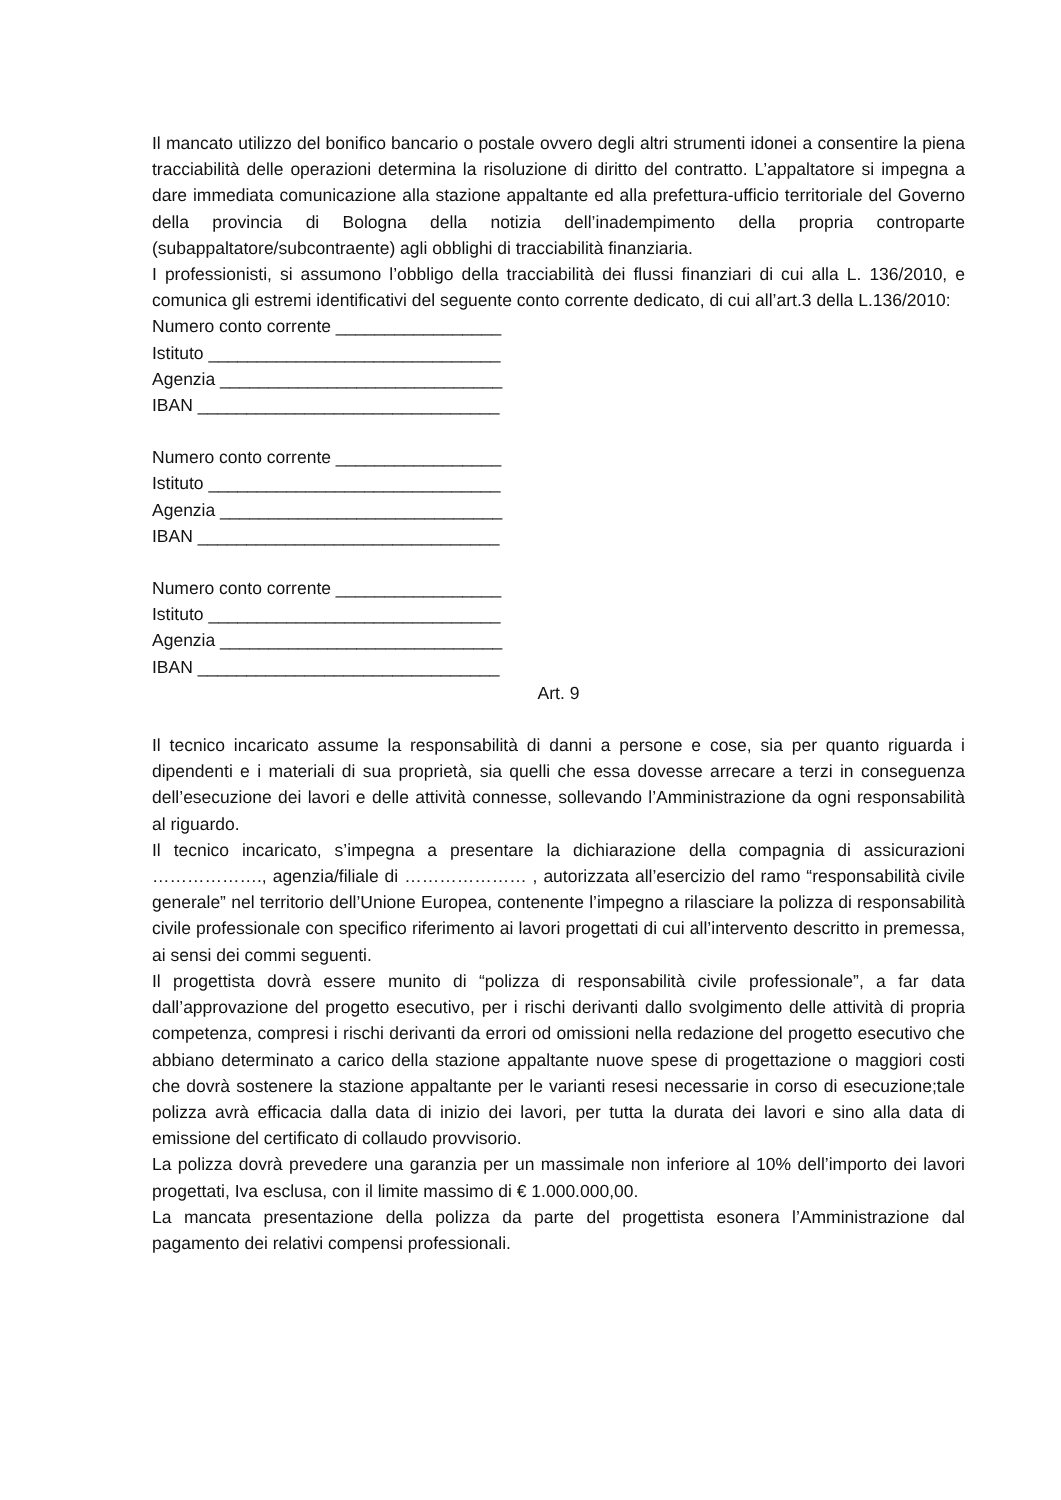Il mancato utilizzo del bonifico bancario o postale ovvero degli altri strumenti idonei a consentire la piena tracciabilità delle operazioni determina la risoluzione di diritto del contratto. L’appaltatore si impegna a dare immediata comunicazione alla stazione appaltante ed alla prefettura-ufficio territoriale del Governo della provincia di Bologna della notizia dell’inadempimento della propria controparte (subappaltatore/subcontraente) agli obblighi di tracciabilità finanziaria.
I professionisti, si assumono l’obbligo della tracciabilità dei flussi finanziari di cui alla L. 136/2010, e comunica gli estremi identificativi del seguente conto corrente dedicato, di cui all’art.3 della L.136/2010:
Numero conto corrente _________________
Istituto ______________________________
Agenzia _____________________________
IBAN _______________________________
Numero conto corrente _________________
Istituto ______________________________
Agenzia _____________________________
IBAN _______________________________
Numero conto corrente _________________
Istituto ______________________________
Agenzia _____________________________
IBAN _______________________________
Art. 9
Il tecnico incaricato assume la responsabilità di danni a persone e cose, sia per quanto riguarda i dipendenti e i materiali di sua proprietà, sia quelli che essa dovesse arrecare a terzi in conseguenza dell’esecuzione dei lavori e delle attività connesse, sollevando l’Amministrazione da ogni responsabilità al riguardo.
Il tecnico incaricato, s’impegna a presentare la dichiarazione della compagnia di assicurazioni ………………., agenzia/filiale di ………………… , autorizzata all’esercizio del ramo “responsabilità civile generale” nel territorio dell’Unione Europea, contenente l’impegno a rilasciare la polizza di responsabilità civile professionale con specifico riferimento ai lavori progettati di cui all’intervento descritto in premessa, ai sensi dei commi seguenti.
Il progettista dovrà essere munito di “polizza di responsabilità civile professionale”, a far data dall’approvazione del progetto esecutivo, per i rischi derivanti dallo svolgimento delle attività di propria competenza, compresi i rischi derivanti da errori od omissioni nella redazione del progetto esecutivo che abbiano determinato a carico della stazione appaltante nuove spese di progettazione o maggiori costi che dovrà sostenere la stazione appaltante per le varianti resesi necessarie in corso di esecuzione;tale polizza avrà efficacia dalla data di inizio dei lavori, per tutta la durata dei lavori e sino alla data di emissione del certificato di collaudo provvisorio.
La polizza dovrà prevedere una garanzia per un massimale non inferiore al 10% dell’importo dei lavori progettati, Iva esclusa, con il limite massimo di € 1.000.000,00.
La mancata presentazione della polizza da parte del progettista esonera l’Amministrazione dal pagamento dei relativi compensi professionali.